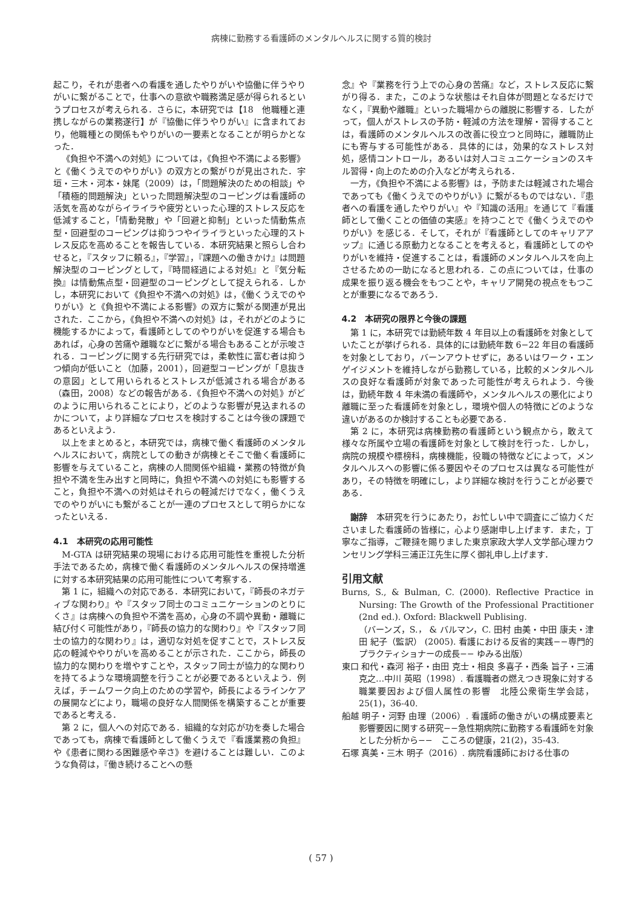病棟に勤務する看護師のメンタルヘルスに関する質的検討
起こり，それが患者への看護を通したやりがいや協働に伴うやりがいに繋がることで，仕事への意欲や職務満足感が得られるというプロセスが考えられる．さらに，本研究では【18　他職種と連携しながらの業務遂行】が『協働に伴うやりがい』に含まれており，他職種との関係もやりがいの一要素となることが明らかとなった．
《負担や不満への対処》については，《負担や不満による影響》と《働くうえでのやりがい》の双方との繋がりが見出された．宇垣・三木・河本・妹尾（2009）は，「問題解決のための相談」や「積極的問題解決」といった問題解決型のコーピングは看護師の活気を高めながらイライラや疲労といった心理的ストレス反応を低減すること，「情動発散」や「回避と抑制」といった情動焦点型・回避型のコーピングは抑うつやイライラといった心理的ストレス反応を高めることを報告している．本研究結果と照らし合わせると，『スタッフに頼る』，『学習』，『課題への働きかけ』は問題解決型のコーピングとして，『時間経過による対処』と『気分転換』は情動焦点型・回避型のコーピングとして捉えられる．しかし，本研究において《負担や不満への対処》は，《働くうえでのやりがい》と《負担や不満による影響》の双方に繋がる関連が見出された．ここから，《負担や不満への対処》は，それがどのように機能するかによって，看護師としてのやりがいを促進する場合もあれば，心身の苦痛や離職などに繋がる場合もあることが示唆される．コーピングに関する先行研究では，柔軟性に富む者は抑うつ傾向が低いこと（加藤，2001），回避型コーピングが「息抜きの意図」として用いられるとストレスが低減される場合がある（森田，2008）などの報告がある．《負担や不満への対処》がどのように用いられることにより，どのような影響が見込まれるのかについて，より詳細なプロセスを検討することは今後の課題であるといえよう．
以上をまとめると，本研究では，病棟で働く看護師のメンタルヘルスにおいて，病院としての動きが病棟とそこで働く看護師に影響を与えていること，病棟の人間関係や組織・業務の特徴が負担や不満を生み出すと同時に，負担や不満への対処にも影響すること，負担や不満への対処はそれらの軽減だけでなく，働くうえでのやりがいにも繋がることが一連のプロセスとして明らかになったといえる．
4.1　本研究の応用可能性
M-GTA は研究結果の現場における応用可能性を重視した分析手法であるため，病棟で働く看護師のメンタルヘルスの保持増進に対する本研究結果の応用可能性について考察する．
第 1 に，組織への対応である．本研究において，『師長のネガティブな関わり』や『スタッフ同士のコミュニケーションのとりにくさ』は病棟への負担や不満を高め，心身の不調や異動・離職に結び付く可能性があり，『師長の協力的な関わり』や『スタッフ同士の協力的な関わり』は，適切な対処を促すことで，ストレス反応の軽減ややりがいを高めることが示された．ここから，師長の協力的な関わりを増やすことや，スタッフ同士が協力的な関わりを持てるような環境調整を行うことが必要であるといえよう．例えば，チームワーク向上のための学習や，師長によるラインケアの展開などにより，職場の良好な人間関係を構築することが重要であると考える．
第 2 に，個人への対応である．組織的な対応が功を奏した場合であっても，病棟で看護師として働くうえで『看護業務の負担』や《患者に関わる困難感や辛さ》を避けることは難しい．このような負荷は，『働き続けることへの懸
念』や『業務を行う上での心身の苦痛』など，ストレス反応に繋がり得る．また，このような状態はそれ自体が問題となるだけでなく，『異動や離職』といった職場からの離脱に影響する．したがって，個人がストレスの予防・軽減の方法を理解・習得することは，看護師のメンタルヘルスの改善に役立つと同時に，離職防止にも寄与する可能性がある．具体的には，効果的なストレス対処，感情コントロール，あるいは対人コミュニケーションのスキル習得・向上のための介入などが考えられる．
一方，《負担や不満による影響》は，予防または軽減された場合であっても《働くうえでのやりがい》に繋がるものではない．『患者への看護を通したやりがい』や『知識の活用』を通じて『看護師として働くことの価値の実感』を持つことで《働くうえでのやりがい》を感じる．そして，それが『看護師としてのキャリアアップ』に通じる原動力となることを考えると，看護師としてのやりがいを維持・促進することは，看護師のメンタルヘルスを向上させるための一助になると思われる．この点については，仕事の成果を振り返る機会をもつことや，キャリア開発の視点をもつことが重要になるであろう．
4.2　本研究の限界と今後の課題
第 1 に，本研究では勤続年数 4 年目以上の看護師を対象としていたことが挙げられる．具体的には勤続年数 6−22 年目の看護師を対象としており，バーンアウトせずに，あるいはワーク・エンゲイジメントを維持しながら勤務している，比較的メンタルヘルスの良好な看護師が対象であった可能性が考えられよう．今後は，勤続年数 4 年未満の看護師や，メンタルヘルスの悪化により離職に至った看護師を対象とし，環境や個人の特徴にどのような違いがあるのか検討することも必要である．
第 2 に，本研究は病棟勤務の看護師という観点から，敢えて様々な所属や立場の看護師を対象として検討を行った．しかし，病院の規模や標榜科，病棟機能，役職の特徴などによって，メンタルヘルスへの影響に係る要因やそのプロセスは異なる可能性があり，その特徴を明確にし，より詳細な検討を行うことが必要である．
謝辞　本研究を行うにあたり，お忙しい中で調査にご協力くださいました看護師の皆様に，心より感謝申し上げます．また，丁寧なご指導，ご鞭撻を賜りました東京家政大学人文学部心理カウンセリング学科三浦正江先生に厚く御礼申し上げます．
引用文献
Burns, S., & Bulman, C. (2000). Reflective Practice in Nursing: The Growth of the Professional Practitioner (2nd ed.). Oxford: Blackwell Publising.
（バーンズ，S.， & バルマン，C. 田村 由美・中田 康夫・津田 紀子（監訳） (2005). 看護における反省的実践−−専門的プラクティショナーの成長−− ゆみる出版）
東口 和代・森河 裕子・由田 克士・相良 多喜子・西条 旨子・三浦 克之…中川 英昭（1998）. 看護職者の燃えつき現象に対する職業要因および個人属性の影響　北陸公衆衛生学会誌，25(1)，36-40.
船越 明子・河野 由理（2006）. 看護師の働きがいの構成要素と影響要因に関する研究−−急性期病院に勤務する看護師を対象とした分析から−−　こころの健康，21(2)，35-43.
石塚 真美・三木 明子（2016）. 病院看護師における仕事の
( 57 )